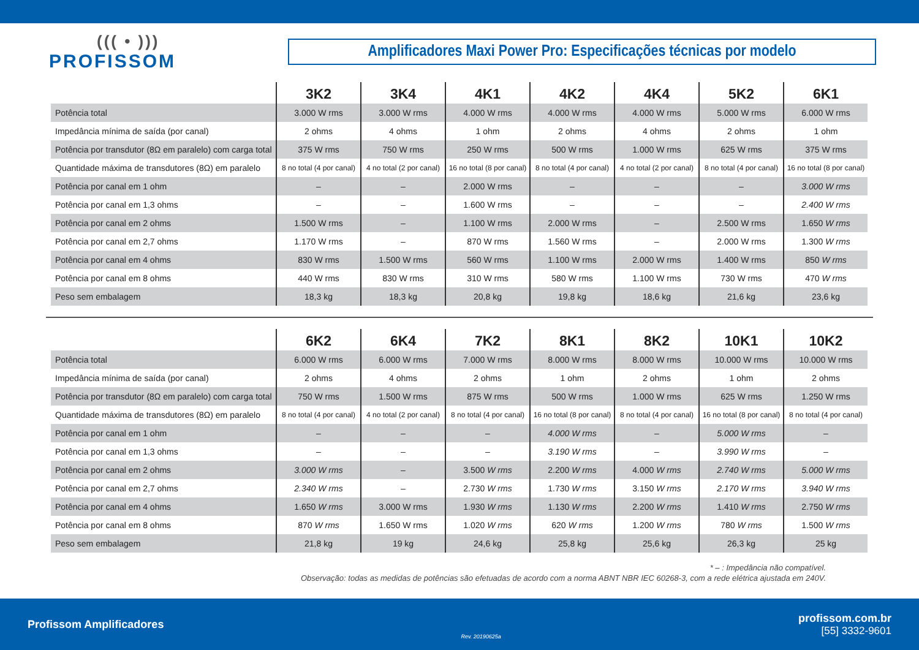((( • )))
PROFISSOM
Amplificadores Maxi Power Pro: Especificações técnicas por modelo
| | 3K2 | 3K4 | 4K1 | 4K2 | 4K4 | 5K2 | 6K1 |
| --- | --- | --- | --- | --- | --- | --- | --- |
| Potência total | 3.000 W rms | 3.000 W rms | 4.000 W rms | 4.000 W rms | 4.000 W rms | 5.000 W rms | 6.000 W rms |
| Impedância mínima de saída (por canal) | 2 ohms | 4 ohms | 1 ohm | 2 ohms | 4 ohms | 2 ohms | 1 ohm |
| Potência por transdutor (8Ω em paralelo) com carga total | 375 W rms | 750 W rms | 250 W rms | 500 W rms | 1.000 W rms | 625 W rms | 375 W rms |
| Quantidade máxima de transdutores (8Ω) em paralelo | 8 no total (4 por canal) | 4 no total (2 por canal) | 16 no total (8 por canal) | 8 no total (4 por canal) | 4 no total (2 por canal) | 8 no total (4 por canal) | 16 no total (8 por canal) |
| Potência por canal em 1 ohm | – | – | 2.000 W rms | – | – | – | 3.000 W rms |
| Potência por canal em 1,3 ohms | – | – | 1.600 W rms | – | – | – | 2.400 W rms |
| Potência por canal em 2 ohms | 1.500 W rms | – | 1.100 W rms | 2.000 W rms | – | 2.500 W rms | 1.650 W rms |
| Potência por canal em 2,7 ohms | 1.170 W rms | – | 870 W rms | 1.560 W rms | – | 2.000 W rms | 1.300 W rms |
| Potência por canal em 4 ohms | 830 W rms | 1.500 W rms | 560 W rms | 1.100 W rms | 2.000 W rms | 1.400 W rms | 850 W rms |
| Potência por canal em 8 ohms | 440 W rms | 830 W rms | 310 W rms | 580 W rms | 1.100 W rms | 730 W rms | 470 W rms |
| Peso sem embalagem | 18,3 kg | 18,3 kg | 20,8 kg | 19,8 kg | 18,6 kg | 21,6 kg | 23,6 kg |
| | 6K2 | 6K4 | 7K2 | 8K1 | 8K2 | 10K1 | 10K2 |
| --- | --- | --- | --- | --- | --- | --- | --- |
| Potência total | 6.000 W rms | 6.000 W rms | 7.000 W rms | 8.000 W rms | 8.000 W rms | 10.000 W rms | 10.000 W rms |
| Impedância mínima de saída (por canal) | 2 ohms | 4 ohms | 2 ohms | 1 ohm | 2 ohms | 1 ohm | 2 ohms |
| Potência por transdutor (8Ω em paralelo) com carga total | 750 W rms | 1.500 W rms | 875 W rms | 500 W rms | 1.000 W rms | 625 W rms | 1.250 W rms |
| Quantidade máxima de transdutores (8Ω) em paralelo | 8 no total (4 por canal) | 4 no total (2 por canal) | 8 no total (4 por canal) | 16 no total (8 por canal) | 8 no total (4 por canal) | 16 no total (8 por canal) | 8 no total (4 por canal) |
| Potência por canal em 1 ohm | – | – | – | 4.000 W rms | – | 5.000 W rms | – |
| Potência por canal em 1,3 ohms | – | – | – | 3.190 W rms | – | 3.990 W rms | – |
| Potência por canal em 2 ohms | 3.000 W rms | – | 3.500 W rms | 2.200 W rms | 4.000 W rms | 2.740 W rms | 5.000 W rms |
| Potência por canal em 2,7 ohms | 2.340 W rms | – | 2.730 W rms | 1.730 W rms | 3.150 W rms | 2.170 W rms | 3.940 W rms |
| Potência por canal em 4 ohms | 1.650 W rms | 3.000 W rms | 1.930 W rms | 1.130 W rms | 2.200 W rms | 1.410 W rms | 2.750 W rms |
| Potência por canal em 8 ohms | 870 W rms | 1.650 W rms | 1.020 W rms | 620 W rms | 1.200 W rms | 780 W rms | 1.500 W rms |
| Peso sem embalagem | 21,8 kg | 19 kg | 24,6 kg | 25,8 kg | 25,6 kg | 26,3 kg | 25 kg |
* – : Impedância não compatível.
Observação: todas as medidas de potências são efetuadas de acordo com a norma ABNT NBR IEC 60268-3, com a rede elétrica ajustada em 240V.
Profissom Amplificadores Rev. 20190625a
profissom.com.br
[55] 3332-9601